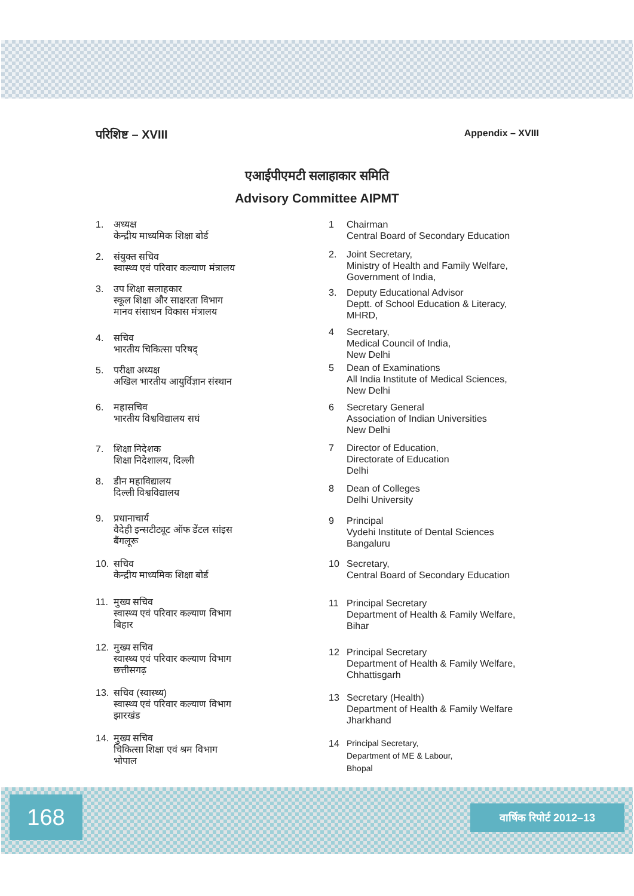परिशिष्ट – XVIII Appendix – XVIII
एआईपीएमटी सलाहाकार समिति
Advisory Committee AIPMT
1. अध्यक्ष
केन्द्रीय माध्यमिक शिक्षा बोर्ड
2. संयुक्त सचिव
स्वास्थ्य एवं परिवार कल्याण मंत्रालय
3. उप शिक्षा सलाहकार
स्कूल शिक्षा और साक्षरता विभाग
मानव संसाधन विकास मंत्रालय
4. सचिव
भारतीय चिकित्सा परिषद्
5. परीक्षा अध्यक्ष
अखिल भारतीय आयुर्विज्ञान संस्थान
6. महासचिव
भारतीय विश्वविद्यालय सघं
7. शिक्षा निदेशक
शिक्षा निदेशालय, दिल्ली
8. डीन महाविद्यालय
दिल्ली विश्वविद्यालय
9. प्रधानाचार्य
वैदेही इन्सटीट्यूट ऑफ डेंटल सांइस
बैंगलूरू
10. सचिव
केन्द्रीय माध्यमिक शिक्षा बोर्ड
11. मुख्य सचिव
स्वास्थ्य एवं परिवार कल्याण विभाग
बिहार
12. मुख्य सचिव
स्वास्थ्य एवं परिवार कल्याण विभाग
छत्तीसगढ़
13. सचिव (स्वास्थ्य)
स्वास्थ्य एवं परिवार कल्याण विभाग
झारखंड
14. मुख्य सचिव
चिकित्सा शिक्षा एवं श्रम विभाग
भोपाल
1 Chairman
Central Board of Secondary Education
2. Joint Secretary,
Ministry of Health and Family Welfare,
Government of India,
3. Deputy Educational Advisor
Deptt. of School Education & Literacy,
MHRD,
4 Secretary,
Medical Council of India,
New Delhi
5 Dean of Examinations
All India Institute of Medical Sciences,
New Delhi
6 Secretary General
Association of Indian Universities
New Delhi
7 Director of Education,
Directorate of Education
Delhi
8 Dean of Colleges
Delhi University
9 Principal
Vydehi Institute of Dental Sciences
Bangaluru
10 Secretary,
Central Board of Secondary Education
11 Principal Secretary
Department of Health & Family Welfare,
Bihar
12 Principal Secretary
Department of Health & Family Welfare,
Chhattisgarh
13 Secretary (Health)
Department of Health & Family Welfare
Jharkhand
14 Principal Secretary,
Department of ME & Labour,
Bhopal
168 वार्षिक रिपोर्ट 2012–13